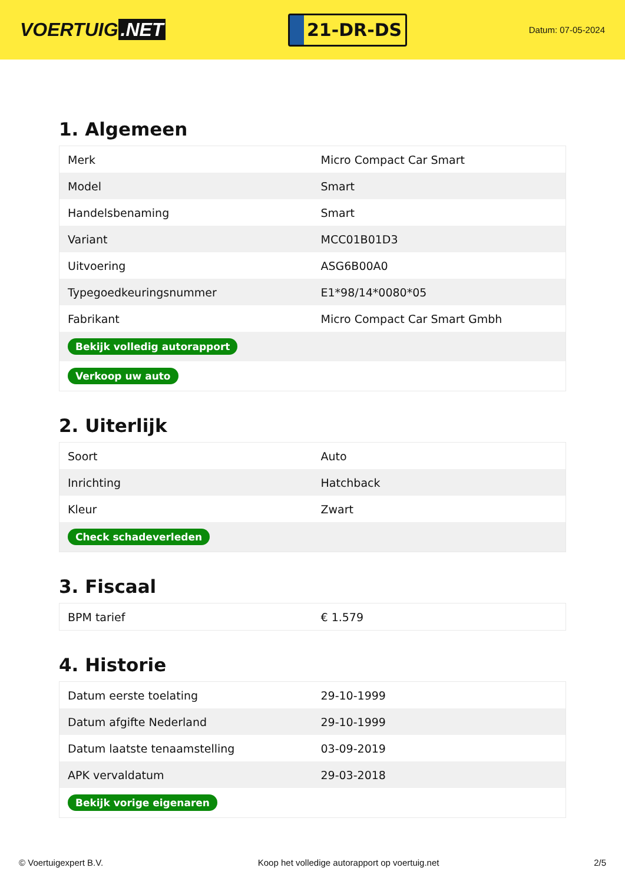VOERTUIG.NET
21-DR-DS
Datum: 07-05-2024
1. Algemeen
| Merk | Micro Compact Car Smart |
| Model | Smart |
| Handelsbenaming | Smart |
| Variant | MCC01B01D3 |
| Uitvoering | ASG6B00A0 |
| Typegoedkeuringsnummer | E1*98/14*0080*05 |
| Fabrikant | Micro Compact Car Smart Gmbh |
| Bekijk volledig autorapport | |
| Verkoop uw auto | |
2. Uiterlijk
| Soort | Auto |
| Inrichting | Hatchback |
| Kleur | Zwart |
| Check schadeverleden | |
3. Fiscaal
| BPM tarief | € 1.579 |
4. Historie
| Datum eerste toelating | 29-10-1999 |
| Datum afgifte Nederland | 29-10-1999 |
| Datum laatste tenaamstelling | 03-09-2019 |
| APK vervaldatum | 29-03-2018 |
| Bekijk vorige eigenaren | |
© Voertuigexpert B.V. Koop het volledige autorapport op voertuig.net 2/5